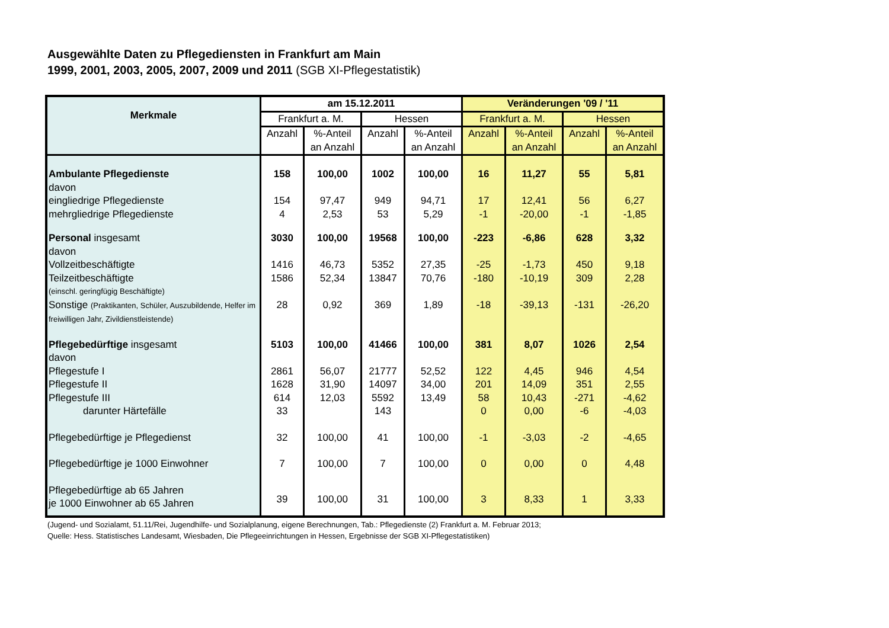Ausgewählte Daten zu Pflegediensten in Frankfurt am Main
1999, 2001, 2003, 2005, 2007, 2009 und 2011 (SGB XI-Pflegestatistik)
| Merkmale | am 15.12.2011 | | | | Veränderungen '09 / '11 | | | |
| --- | --- | --- | --- | --- | --- | --- | --- | --- |
| | Frankfurt a. M. | | Hessen | | Frankfurt a. M. | | Hessen | |
| | Anzahl | %-Anteil an Anzahl | Anzahl | %-Anteil an Anzahl | Anzahl | %-Anteil an Anzahl | Anzahl | %-Anteil an Anzahl |
| Ambulante Pflegedienste | 158 | 100,00 | 1002 | 100,00 | 16 | 11,27 | 55 | 5,81 |
| davon | | | | | | | | |
| eingliedrige Pflegedienste | 154 | 97,47 | 949 | 94,71 | 17 | 12,41 | 56 | 6,27 |
| mehrgliedrige Pflegedienste | 4 | 2,53 | 53 | 5,29 | -1 | -20,00 | -1 | -1,85 |
| Personal insgesamt | 3030 | 100,00 | 19568 | 100,00 | -223 | -6,86 | 628 | 3,32 |
| davon | | | | | | | | |
| Vollzeitbeschäftigte | 1416 | 46,73 | 5352 | 27,35 | -25 | -1,73 | 450 | 9,18 |
| Teilzeitbeschäftigte | 1586 | 52,34 | 13847 | 70,76 | -180 | -10,19 | 309 | 2,28 |
| (einschl. geringfügig Beschäftigte) | | | | | | | | |
| Sonstige (Praktikanten, Schüler, Auszubildende, Helfer im freiwilligen Jahr, Zivildienstleistende) | 28 | 0,92 | 369 | 1,89 | -18 | -39,13 | -131 | -26,20 |
| Pflegebedürftige insgesamt | 5103 | 100,00 | 41466 | 100,00 | 381 | 8,07 | 1026 | 2,54 |
| davon | | | | | | | | |
| Pflegestufe I | 2861 | 56,07 | 21777 | 52,52 | 122 | 4,45 | 946 | 4,54 |
| Pflegestufe II | 1628 | 31,90 | 14097 | 34,00 | 201 | 14,09 | 351 | 2,55 |
| Pflegestufe III | 614 | 12,03 | 5592 | 13,49 | 58 | 10,43 | -271 | -4,62 |
| darunter Härtefälle | 33 | | 143 | | 0 | 0,00 | -6 | -4,03 |
| Pflegebedürftige je Pflegedienst | 32 | 100,00 | 41 | 100,00 | -1 | -3,03 | -2 | -4,65 |
| Pflegebedürftige je 1000 Einwohner | 7 | 100,00 | 7 | 100,00 | 0 | 0,00 | 0 | 4,48 |
| Pflegebedürftige ab 65 Jahren je 1000 Einwohner ab 65 Jahren | 39 | 100,00 | 31 | 100,00 | 3 | 8,33 | 1 | 3,33 |
(Jugend- und Sozialamt, 51.11/Rei, Jugendhilfe- und Sozialplanung, eigene Berechnungen, Tab.: Pflegedienste (2) Frankfurt a. M. Februar 2013;
Quelle: Hess. Statistisches Landesamt, Wiesbaden, Die Pflegeeinrichtungen in Hessen, Ergebnisse der SGB XI-Pflegestatistiken)